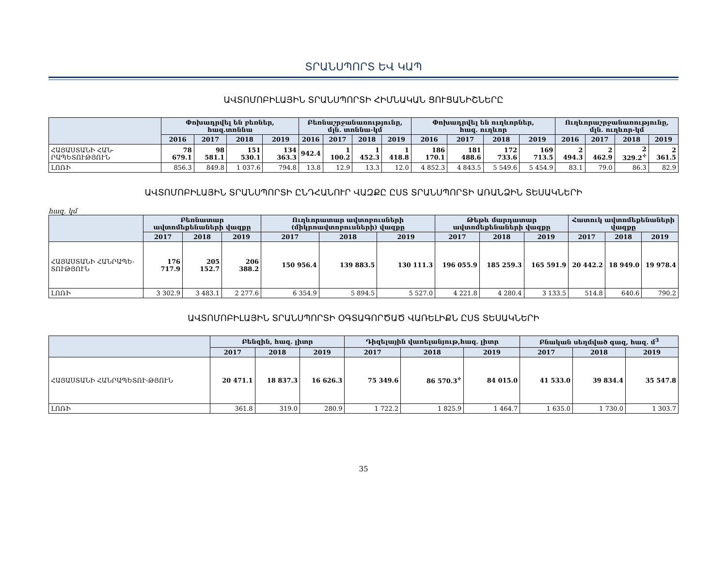ՏՐԱՆՍՊՈՐՏ ԵՎ ԿԱՊ
ԱՎՏՈՄՈԲԻԼԱՅԻՆ ՏՐԱՆՍՊՈՐՏԻ ՀԻՄՆԱԿԱՆ ՑՈՒՑԱՆԻՇՆԵՐԸ
| | Փոխադրվել են բեռներ, հազ.տոննա | | | | Բեռնաշրջանառությունը, մլն. տոննա-կմ | | | | Փոխադրվել են ուղևորներ, հազ. ուղևոր | | | | Ուղևորաշրջանառությունը, մլն. ուղևոր-կմ | | | |
| --- | --- | --- | --- | --- | --- | --- | --- | --- | --- | --- | --- | --- | --- | --- | --- | --- |
| | 2016 | 2017 | 2018 | 2019 | 2016 | 2017 | 2018 | 2019 | 2016 | 2017 | 2018 | 2019 | 2016 | 2017 | 2018 | 2019 |
| ՀԱՅԱՍՏԱՆԻ ՀԱՆ-ՐԱՊԵՏՈՒԹՅՈՒՆ | 78 679.1 | 98 581.1 | 151 530.1 | 134 363.3 | 942.4 | 1 100.2 | 1 452.3 | 1 418.8 | 186 170.1 | 181 488.6 | 172 733.6 | 169 713.5 | 2 494.3 | 2 462.9 | 2 329.2<sup>✧</sup> | 2 361.5 |
| ԼՈՌԻ | 856.3 | 849.8 | 1 037.6 | 794.8 | 13.8 | 12.9 | 13.3 | 12.0 | 4 852.3 | 4 843.5 | 5 549.6 | 5 454.9 | 83.1 | 79.0 | 86.3 | 82.9 |
ԱՎՏՈՄՈԲԻԼԱՅԻՆ ՏՐԱՆՍՊՈՐՏԻ ԸՆԴՀԱՆՈՒՐ ՎԱԶՔԸ ԸՍՏ ՏՐԱՆՍՊՈՐՏԻ ԱՌԱՆՁԻՆ ՏԵՍԱԿՆԵՐԻ
հազ. կմ
| | Բեռնատար ավտոմեքենաների վազքը | | | Ուղևորատար ավտոբուսների (միկրոավտոբուսների) վազքը | | | Թեթև մարդատար ավտոմեքենաների վազքը | | | Հատուկ ավտոմեքենաների վազքը | | |
| --- | --- | --- | --- | --- | --- | --- | --- | --- | --- | --- | --- | --- |
| | 2017 | 2018 | 2019 | 2017 | 2018 | 2019 | 2017 | 2018 | 2019 | 2017 | 2018 | 2019 |
| ՀԱՅԱՍՏԱՆԻ ՀԱՆՐԱՊԵ-ՏՈՒԹՅՈՒՆ | 176 717.9 | 205 152.7 | 206 388.2 | 150 956.4 | 139 883.5 | 130 111.3 | 196 055.9 | 185 259.3 | 165 591.9 | 20 442.2 | 18 949.0 | 19 978.4 |
| ԼՈՌԻ | 3 302.9 | 3 483.1 | 2 277.6 | 6 354.9 | 5 894.5 | 5 527.0 | 4 221.8 | 4 280.4 | 3 133.5 | 514.8 | 640.6 | 790.2 |
ԱՎՏՈՄՈԲԻԼԱՅԻՆ ՏՐԱՆՍՊՈՐՏԻ ՕԳՏԱԳՈՐԾԱԾ ՎԱՌԵԼԻՔՆ ԸՍՏ ՏԵՍԱԿՆԵՐԻ
| | Բենզին, հազ. լիտր | | | Դիզելային վառելանյութ,հազ. լիտր | | | Բնական սեղմված գազ, հազ. մ<sup>3</sup> | | |
| --- | --- | --- | --- | --- | --- | --- | --- | --- | --- |
| | 2017 | 2018 | 2019 | 2017 | 2018 | 2019 | 2017 | 2018 | 2019 |
| ՀԱՅԱՍՏԱՆԻ ՀԱՆՐԱՊԵՏՈՒ-ԹՅՈՒՆ | 20 471.1 | 18 837.3 | 16 626.3 | 75 349.6 | 86 570.3<sup>✧</sup> | 84 015.0 | 41 533.0 | 39 834.4 | 35 547.8 |
| ԼՈՌԻ | 361.8 | 319.0 | 280.9 | 1 722.2 | 1 825.9 | 1 464.7 | 1 635.0 | 1 730.0 | 1 303.7 |
35